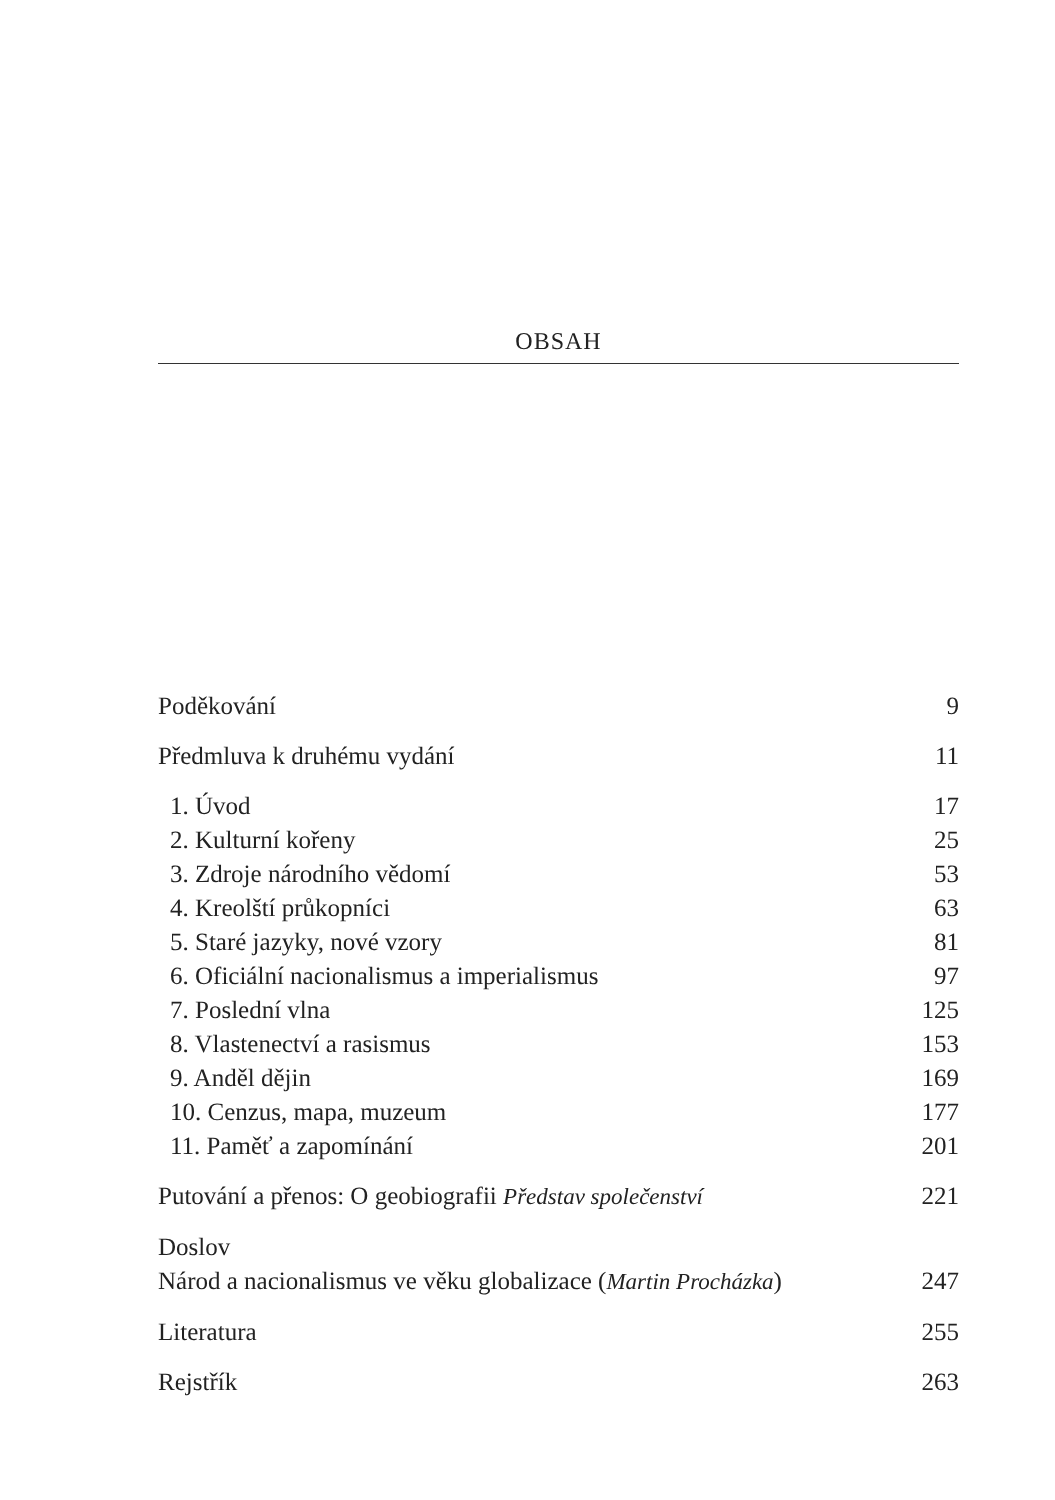OBSAH
Poděkování 9
Předmluva k druhému vydání 11
1. Úvod 17
2. Kulturní kořeny 25
3. Zdroje národního vědomí 53
4. Kreolští průkopníci 63
5. Staré jazyky, nové vzory 81
6. Oficiální nacionalismus a imperialismus 97
7. Poslední vlna 125
8. Vlastenectví a rasismus 153
9. Anděl dějin 169
10. Cenzus, mapa, muzeum 177
11. Paměť a zapomínání 201
Putování a přenos: O geobiografii Představ společenství 221
Doslov
Národ a nacionalismus ve věku globalizace (Martin Procházka) 247
Literatura 255
Rejstřík 263